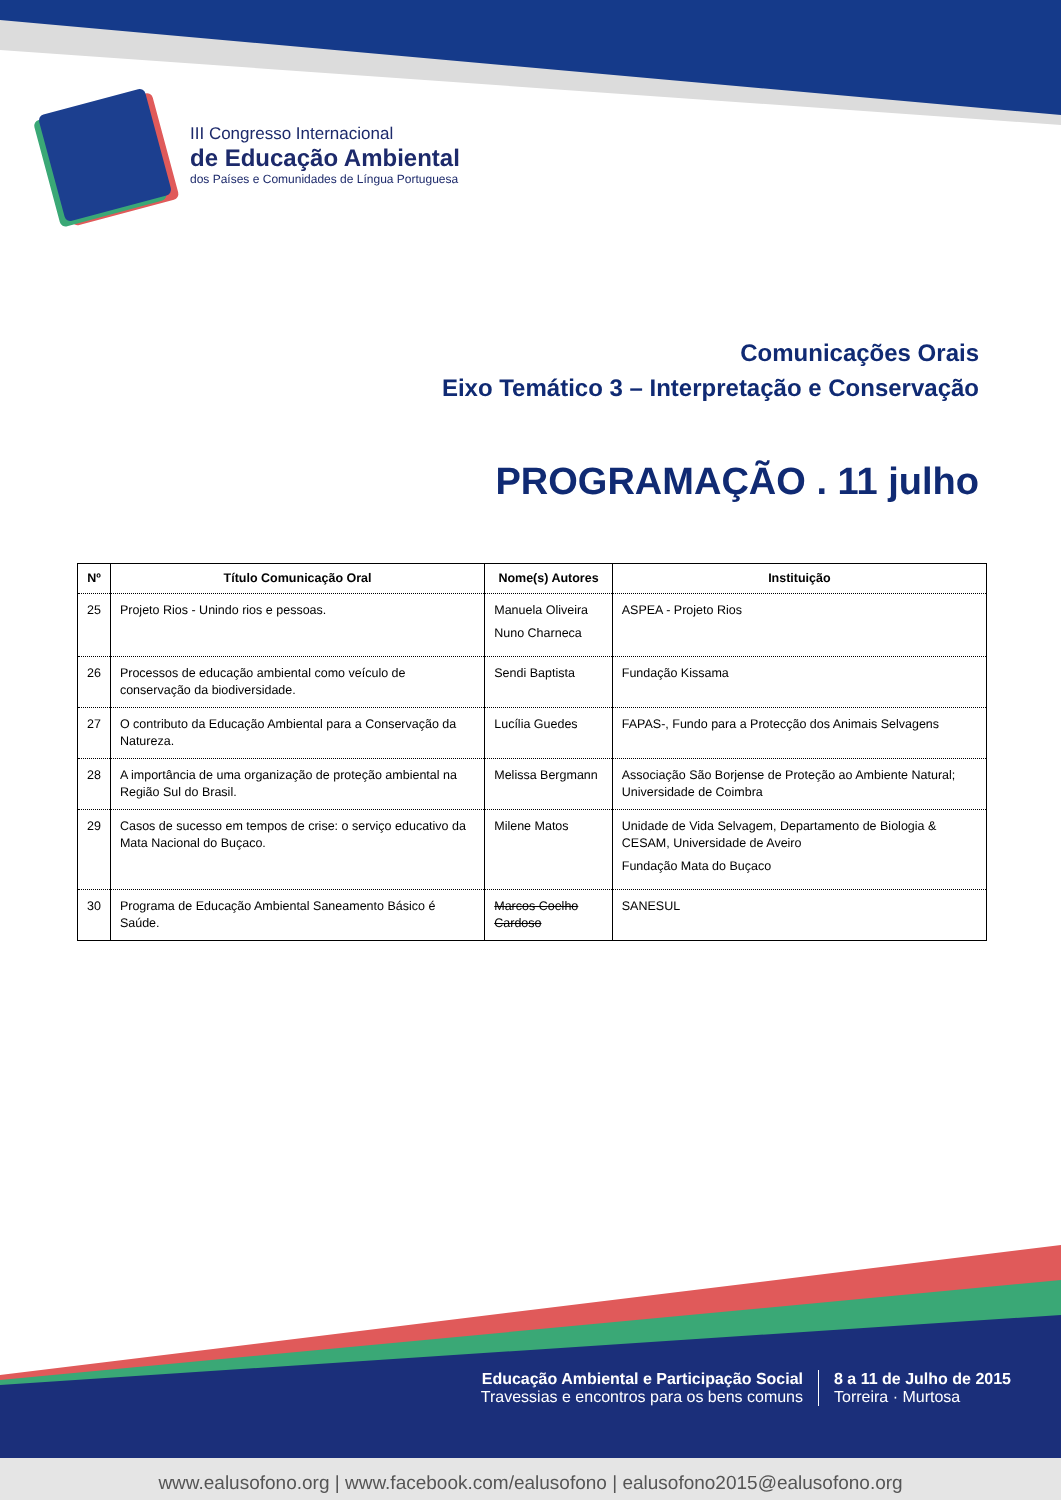III Congresso Internacional
de Educação Ambiental
dos Países e Comunidades de Língua Portuguesa
Comunicações Orais
Eixo Temático 3 – Interpretação e Conservação
PROGRAMAÇÃO . 11 julho
| Nº | Título Comunicação Oral | Nome(s) Autores | Instituição |
| --- | --- | --- | --- |
| 25 | Projeto Rios - Unindo rios e pessoas. | Manuela Oliveira Nuno Charneca | ASPEA - Projeto Rios |
| 26 | Processos de educação ambiental como veículo de conservação da biodiversidade. | Sendi Baptista | Fundação Kissama |
| 27 | O contributo da Educação Ambiental para a Conservação da Natureza. | Lucília Guedes | FAPAS-, Fundo para a Protecção dos Animais Selvagens |
| 28 | A importância de uma organização de proteção ambiental na Região Sul do Brasil. | Melissa Bergmann | Associação São Borjense de Proteção ao Ambiente Natural; Universidade de Coimbra |
| 29 | Casos de sucesso em tempos de crise: o serviço educativo da Mata Nacional do Buçaco. | Milene Matos | Unidade de Vida Selvagem, Departamento de Biologia & CESAM, Universidade de Aveiro Fundação Mata do Buçaco |
| 30 | Programa de Educação Ambiental Saneamento Básico é Saúde. | Marcos Coelho Cardoso | SANESUL |
Educação Ambiental e Participação Social
Travessias e encontros para os bens comuns
8 a 11 de Julho de 2015
Torreira · Murtosa
www.ealusofono.org | www.facebook.com/ealusofono | ealusofono2015@ealusofono.org